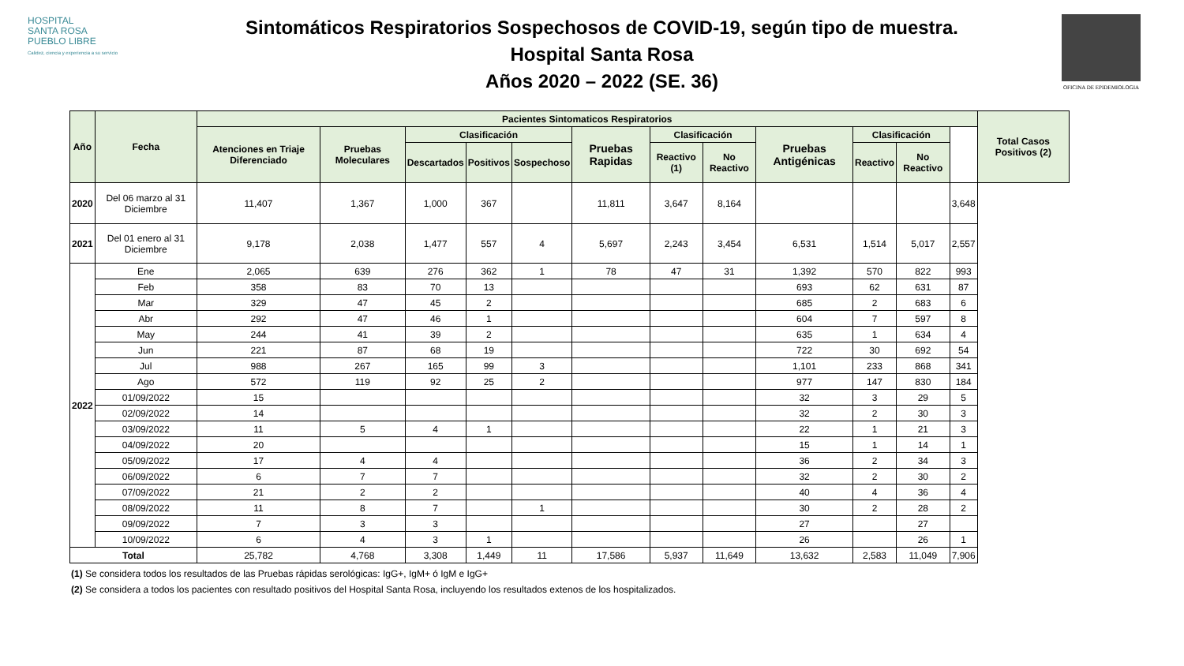HOSPITAL
SANTA ROSA
PUEBLO LIBRE
Calidez, ciencia y experiencia a su servicio
Sintomáticos Respiratorios Sospechosos de COVID-19, según tipo de muestra.
Hospital Santa Rosa
Años 2020 – 2022 (SE. 36)
OFICINA DE EPIDEMIOLOGIA
| Año | Fecha | Pacientes Sintomaticos Respiratorios | | | | | | | | | | | | Total Casos Positivos (2) |
| --- | --- | --- | --- | --- | --- | --- | --- | --- | --- | --- | --- | --- | --- | --- |
| | | Atenciones en Triaje Diferenciado | Pruebas Moleculares | Clasificación | | | Pruebas Rapidas | Clasificación | | Pruebas Antigénicas | Clasificación | | | |
| | | | | Descartados | Positivos | Sospechoso | | Reactivo (1) | No Reactivo | | Reactivo | No Reactivo | | |
| 2020 | Del 06 marzo al 31 Diciembre | 11,407 | 1,367 | 1,000 | 367 | | 11,811 | 3,647 | 8,164 | | | | 3,648 | |
| 2021 | Del 01 enero al 31 Diciembre | 9,178 | 2,038 | 1,477 | 557 | 4 | 5,697 | 2,243 | 3,454 | 6,531 | 1,514 | 5,017 | 2,557 | |
| 2022 | Ene | 2,065 | 639 | 276 | 362 | 1 | 78 | 47 | 31 | 1,392 | 570 | 822 | 993 | |
| | Feb | 358 | 83 | 70 | 13 | | | | | 693 | 62 | 631 | 87 | |
| | Mar | 329 | 47 | 45 | 2 | | | | | 685 | 2 | 683 | 6 | |
| | Abr | 292 | 47 | 46 | 1 | | | | | 604 | 7 | 597 | 8 | |
| | May | 244 | 41 | 39 | 2 | | | | | 635 | 1 | 634 | 4 | |
| | Jun | 221 | 87 | 68 | 19 | | | | | 722 | 30 | 692 | 54 | |
| | Jul | 988 | 267 | 165 | 99 | 3 | | | | 1,101 | 233 | 868 | 341 | |
| | Ago | 572 | 119 | 92 | 25 | 2 | | | | 977 | 147 | 830 | 184 | |
| | 01/09/2022 | 15 | | | | | | | | 32 | 3 | 29 | 5 | |
| | 02/09/2022 | 14 | | | | | | | | 32 | 2 | 30 | 3 | |
| | 03/09/2022 | 11 | 5 | 4 | 1 | | | | | 22 | 1 | 21 | 3 | |
| | 04/09/2022 | 20 | | | | | | | | 15 | 1 | 14 | 1 | |
| | 05/09/2022 | 17 | 4 | 4 | | | | | | 36 | 2 | 34 | 3 | |
| | 06/09/2022 | 6 | 7 | 7 | | | | | | 32 | 2 | 30 | 2 | |
| | 07/09/2022 | 21 | 2 | 2 | | | | | | 40 | 4 | 36 | 4 | |
| | 08/09/2022 | 11 | 8 | 7 | | 1 | | | | 30 | 2 | 28 | 2 | |
| | 09/09/2022 | 7 | 3 | 3 | | | | | | 27 | | 27 | | |
| | 10/09/2022 | 6 | 4 | 3 | 1 | | | | | 26 | | 26 | 1 | |
| Total | | 25,782 | 4,768 | 3,308 | 1,449 | 11 | 17,586 | 5,937 | 11,649 | 13,632 | 2,583 | 11,049 | 7,906 | |
(1) Se considera todos los resultados de las Pruebas rápidas serológicas: IgG+, IgM+ ó IgM e IgG+
(2) Se considera a todos los pacientes con resultado positivos del Hospital Santa Rosa, incluyendo los resultados extenos de los hospitalizados.